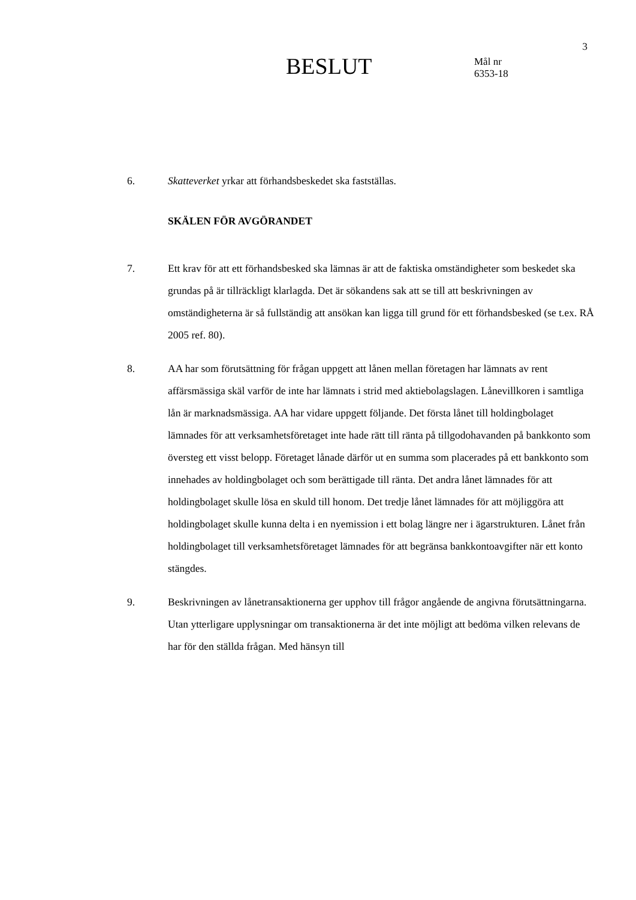3
BESLUT
Mål nr
6353-18
6. Skatteverket yrkar att förhandsbeskedet ska fastställas.
SKÄLEN FÖR AVGÖRANDET
7. Ett krav för att ett förhandsbesked ska lämnas är att de faktiska omständigheter som beskedet ska grundas på är tillräckligt klarlagda. Det är sökandens sak att se till att beskrivningen av omständigheterna är så fullständig att ansökan kan ligga till grund för ett förhandsbesked (se t.ex. RÅ 2005 ref. 80).
8. AA har som förutsättning för frågan uppgett att lånen mellan företagen har lämnats av rent affärsmässiga skäl varför de inte har lämnats i strid med aktiebolagslagen. Lånevillkoren i samtliga lån är marknadsmässiga. AA har vidare uppgett följande. Det första lånet till holdingbolaget lämnades för att verksamhetsföretaget inte hade rätt till ränta på tillgodohavanden på bankkonto som översteg ett visst belopp. Företaget lånade därför ut en summa som placerades på ett bankkonto som innehades av holdingbolaget och som berättigade till ränta. Det andra lånet lämnades för att holdingbolaget skulle lösa en skuld till honom. Det tredje lånet lämnades för att möjliggöra att holdingbolaget skulle kunna delta i en nyemission i ett bolag längre ner i ägarstrukturen. Lånet från holdingbolaget till verksamhetsföretaget lämnades för att begränsa bankkontoavgifter när ett konto stängdes.
9. Beskrivningen av lånetransaktionerna ger upphov till frågor angående de angivna förutsättningarna. Utan ytterligare upplysningar om transaktionerna är det inte möjligt att bedöma vilken relevans de har för den ställda frågan. Med hänsyn till